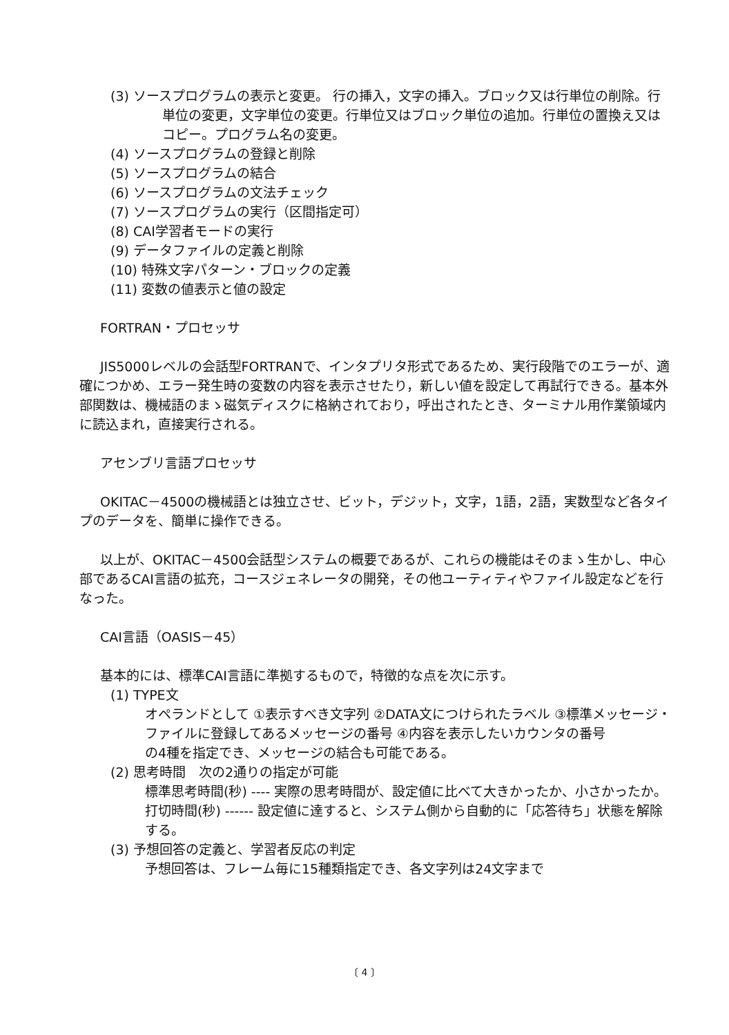(3) ソースプログラムの表示と変更。 行の挿入，文字の挿入。ブロック又は行単位の削除。行単位の変更，文字単位の変更。行単位又はブロック単位の追加。行単位の置換え又はコピー。プログラム名の変更。
(4) ソースプログラムの登録と削除
(5) ソースプログラムの結合
(6) ソースプログラムの文法チェック
(7) ソースプログラムの実行（区間指定可）
(8) CAI学習者モードの実行
(9) データファイルの定義と削除
(10) 特殊文字パターン・ブロックの定義
(11) 変数の値表示と値の設定
FORTRAN・プロセッサ
JIS5000レベルの会話型FORTRANで、インタプリタ形式であるため、実行段階でのエラーが、適確につかめ、エラー発生時の変数の内容を表示させたり，新しい値を設定して再試行できる。基本外部関数は、機械語のまゝ磁気ディスクに格納されており，呼出されたとき、ターミナル用作業領域内に読込まれ，直接実行される。
アセンブリ言語プロセッサ
OKITAC－4500の機械語とは独立させ、ビット，デジット，文字，1語，2語，実数型など各タイプのデータを、簡単に操作できる。
以上が、OKITAC－4500会話型システムの概要であるが、これらの機能はそのまゝ生かし、中心部であるCAI言語の拡充，コースジェネレータの開発，その他ユーティティやファイル設定などを行なった。
CAI言語（OASIS－45）
基本的には、標準CAI言語に準拠するもので，特徴的な点を次に示す。
(1) TYPE文
オペランドとして ①表示すべき文字列 ②DATA文につけられたラベル ③標準メッセージ・ファイルに登録してあるメッセージの番号 ④内容を表示したいカウンタの番号
の4種を指定でき、メッセージの結合も可能である。
(2) 思考時間　次の2通りの指定が可能
標準思考時間(秒) ---- 実際の思考時間が、設定値に比べて大きかったか、小さかったか。
打切時間(秒) ------ 設定値に達すると、システム側から自動的に「応答待ち」状態を解除する。
(3) 予想回答の定義と、学習者反応の判定
予想回答は、フレーム毎に15種類指定でき、各文字列は24文字まで
〔 4 〕